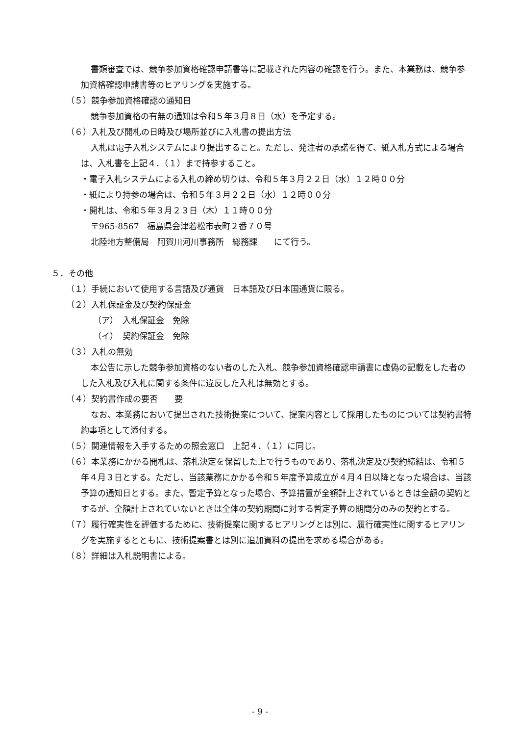書類審査では、競争参加資格確認申請書等に記載された内容の確認を行う。また、本業務は、競争参加資格確認申請書等のヒアリングを実施する。
（５）競争参加資格確認の通知日
競争参加資格の有無の通知は令和５年３月８日（水）を予定する。
（６）入札及び開札の日時及び場所並びに入札書の提出方法
入札は電子入札システムにより提出すること。ただし、発注者の承諾を得て、紙入札方式による場合は、入札書を上記４．（１）まで持参すること。
・電子入札システムによる入札の締め切りは、令和５年３月２２日（水）１２時００分
・紙により持参の場合は、令和５年３月２２日（水）１２時００分
・開札は、令和５年３月２３日（木）１１時００分
〒965-8567　福島県会津若松市表町２番７０号
北陸地方整備局　阿賀川河川事務所　総務課　　にて行う。
５．その他
（１）手続において使用する言語及び通貨　日本語及び日本国通貨に限る。
（２）入札保証金及び契約保証金
（ア）　入札保証金　免除
（イ）　契約保証金　免除
（３）入札の無効
本公告に示した競争参加資格のない者のした入札、競争参加資格確認申請書に虚偽の記載をした者のした入札及び入札に関する条件に違反した入札は無効とする。
（４）契約書作成の要否　　要
なお、本業務において提出された技術提案について、提案内容として採用したものについては契約書特約事項として添付する。
（５）関連情報を入手するための照会窓口　上記４．（１）に同じ。
（６）本業務にかかる開札は、落札決定を保留した上で行うものであり、落札決定及び契約締結は、令和５年４月３日とする。ただし、当該業務にかかる令和５年度予算成立が４月４日以降となった場合は、当該予算の通知日とする。また、暫定予算となった場合、予算措置が全額計上されているときは全額の契約とするが、全額計上されていないときは全体の契約期間に対する暫定予算の期間分のみの契約とする。
（７）履行確実性を評価するために、技術提案に関するヒアリングとは別に、履行確実性に関するヒアリングを実施するとともに、技術提案書とは別に追加資料の提出を求める場合がある。
（８）詳細は入札説明書による。
- 9 -